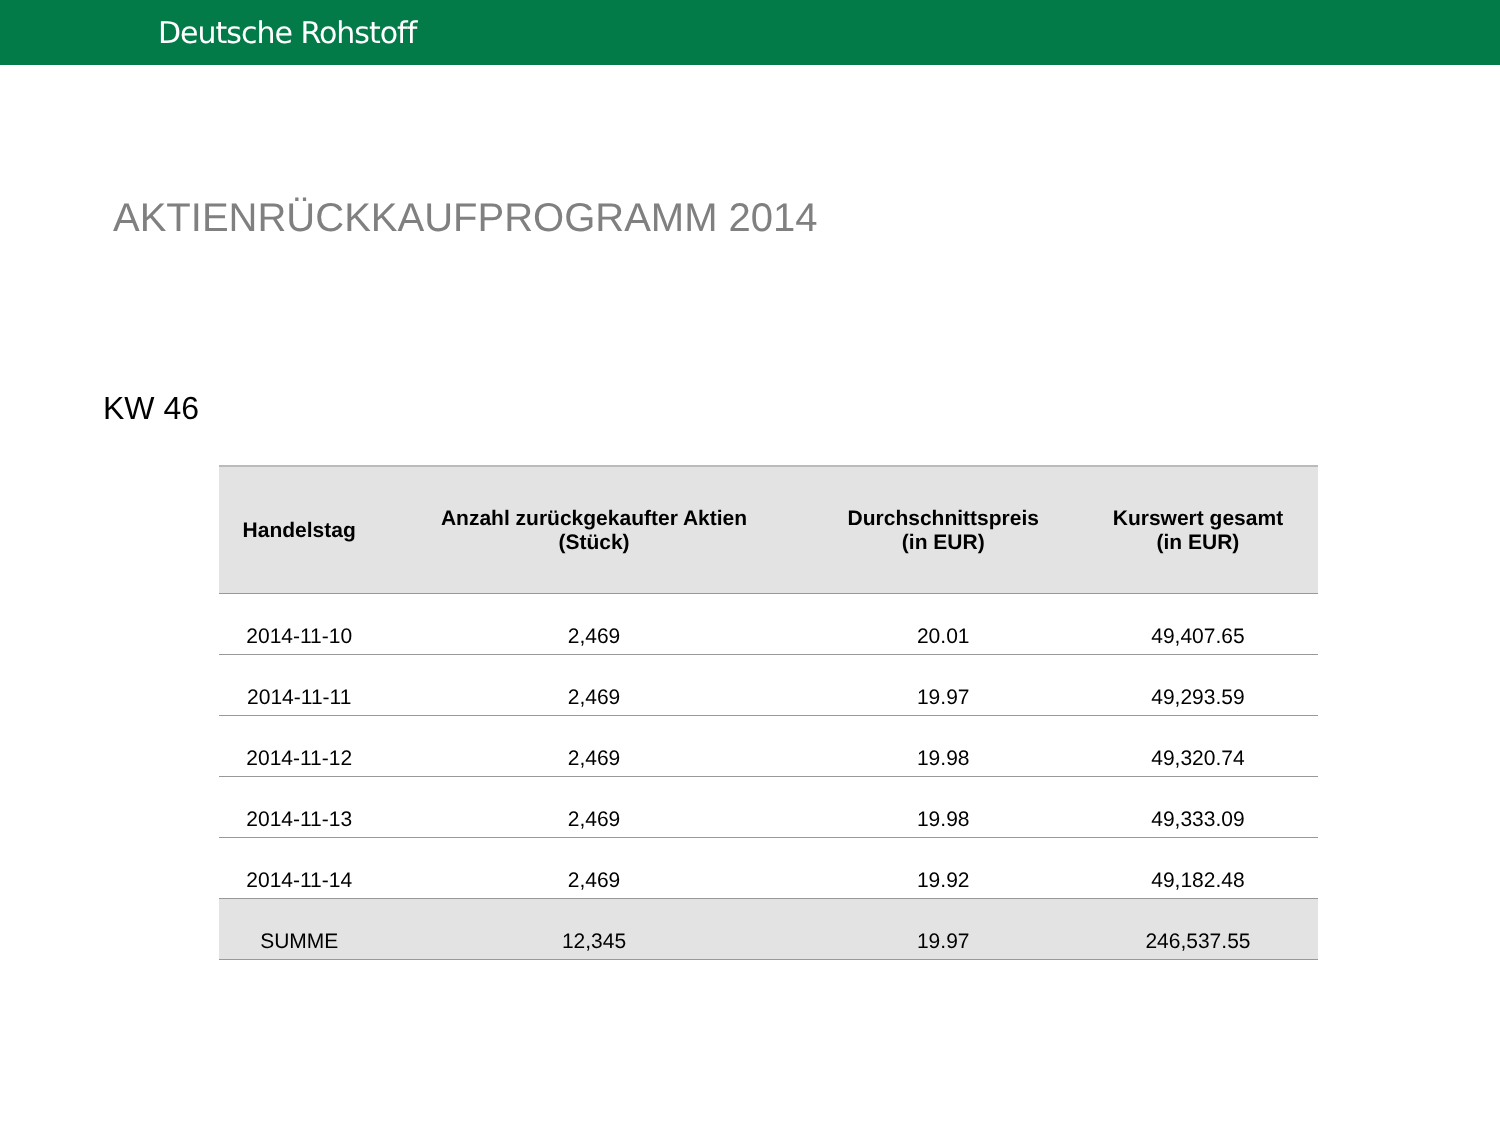Deutsche Rohstoff
AKTIENRÜCKKAUFPROGRAMM 2014
KW 46
| Handelstag | Anzahl zurückgekaufter Aktien (Stück) | Durchschnittspreis (in EUR) | Kurswert gesamt (in EUR) |
| --- | --- | --- | --- |
| 2014-11-10 | 2,469 | 20.01 | 49,407.65 |
| 2014-11-11 | 2,469 | 19.97 | 49,293.59 |
| 2014-11-12 | 2,469 | 19.98 | 49,320.74 |
| 2014-11-13 | 2,469 | 19.98 | 49,333.09 |
| 2014-11-14 | 2,469 | 19.92 | 49,182.48 |
| SUMME | 12,345 | 19.97 | 246,537.55 |